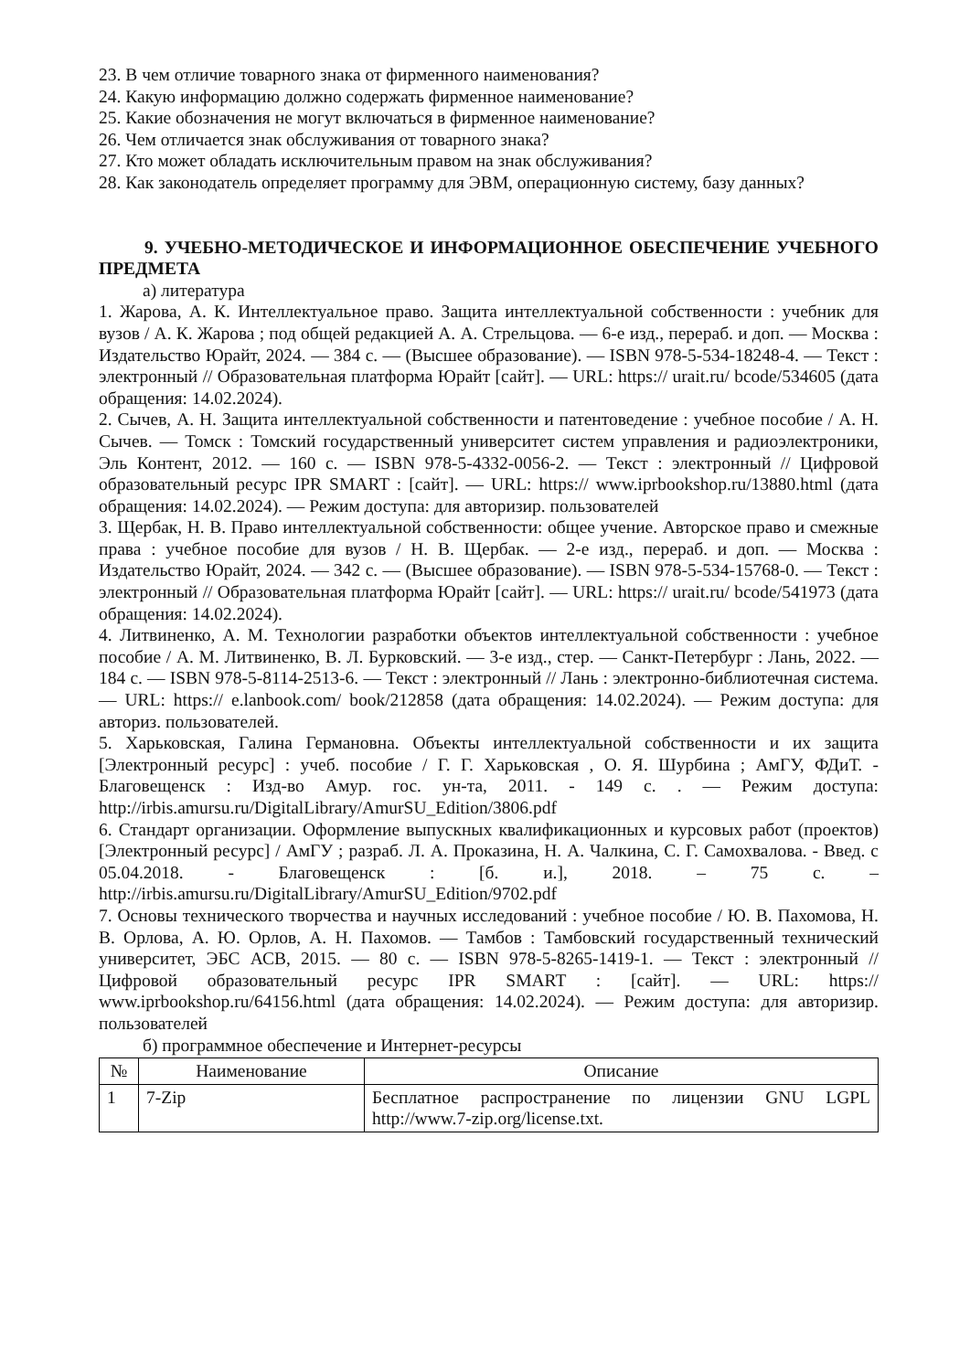23. В чем отличие товарного знака от фирменного наименования?
24. Какую информацию должно содержать фирменное наименование?
25. Какие обозначения не могут включаться в фирменное наименование?
26. Чем отличается знак обслуживания от товарного знака?
27. Кто может обладать исключительным правом на знак обслуживания?
28. Как законодатель определяет программу для ЭВМ, операционную систему, базу данных?
9. УЧЕБНО-МЕТОДИЧЕСКОЕ И ИНФОРМАЦИОННОЕ ОБЕСПЕЧЕНИЕ УЧЕБНОГО ПРЕДМЕТА
а) литература
1. Жарова, А. К. Интеллектуальное право. Защита интеллектуальной собственности : учебник для вузов / А. К. Жарова ; под общей редакцией А. А. Стрельцова. — 6-е изд., перераб. и доп. — Москва : Издательство Юрайт, 2024. — 384 с. — (Высшее образование). — ISBN 978-5-534-18248-4. — Текст : электронный // Образовательная платформа Юрайт [сайт]. — URL: https:// urait.ru/ bcode/534605 (дата обращения: 14.02.2024).
2. Сычев, А. Н. Защита интеллектуальной собственности и патентоведение : учебное пособие / А. Н. Сычев. — Томск : Томский государственный университет систем управления и радиоэлектроники, Эль Контент, 2012. — 160 с. — ISBN 978-5-4332-0056-2. — Текст : электронный // Цифровой образовательный ресурс IPR SMART : [сайт]. — URL: https:// www.iprbookshop.ru/13880.html (дата обращения: 14.02.2024). — Режим доступа: для авторизир. пользователей
3. Щербак, Н. В. Право интеллектуальной собственности: общее учение. Авторское право и смежные права : учебное пособие для вузов / Н. В. Щербак. — 2-е изд., перераб. и доп. — Москва : Издательство Юрайт, 2024. — 342 с. — (Высшее образование). — ISBN 978-5-534-15768-0. — Текст : электронный // Образовательная платформа Юрайт [сайт]. — URL: https:// urait.ru/ bcode/541973 (дата обращения: 14.02.2024).
4. Литвиненко, А. М. Технологии разработки объектов интеллектуальной собственности : учебное пособие / А. М. Литвиненко, В. Л. Бурковский. — 3-е изд., стер. — Санкт-Петербург : Лань, 2022. — 184 с. — ISBN 978-5-8114-2513-6. — Текст : электронный // Лань : электронно-библиотечная система. — URL: https:// e.lanbook.com/ book/212858 (дата обращения: 14.02.2024). — Режим доступа: для авториз. пользователей.
5. Харьковская, Галина Германовна. Объекты интеллектуальной собственности и их защита [Электронный ресурс] : учеб. пособие / Г. Г. Харьковская , О. Я. Шурбина ; АмГУ, ФДиТ. - Благовещенск : Изд-во Амур. гос. ун-та, 2011. - 149 с. . — Режим доступа: http://irbis.amursu.ru/DigitalLibrary/AmurSU_Edition/3806.pdf
6. Стандарт организации. Оформление выпускных квалификационных и курсовых работ (проектов) [Электронный ресурс] / АмГУ ; разраб. Л. А. Проказина, Н. А. Чалкина, С. Г. Самохвалова. - Введ. с 05.04.2018. - Благовещенск : [б. и.], 2018. – 75 с. – http://irbis.amursu.ru/DigitalLibrary/AmurSU_Edition/9702.pdf
7. Основы технического творчества и научных исследований : учебное пособие / Ю. В. Пахомова, Н. В. Орлова, А. Ю. Орлов, А. Н. Пахомов. — Тамбов : Тамбовский государственный технический университет, ЭБС АСВ, 2015. — 80 с. — ISBN 978-5-8265-1419-1. — Текст : электронный // Цифровой образовательный ресурс IPR SMART : [сайт]. — URL: https:// www.iprbookshop.ru/64156.html (дата обращения: 14.02.2024). — Режим доступа: для авторизир. пользователей
б) программное обеспечение и Интернет-ресурсы
| № | Наименование | Описание |
| --- | --- | --- |
| 1 | 7-Zip | Бесплатное распространение по лицензии GNU LGPL http://www.7-zip.org/license.txt. |